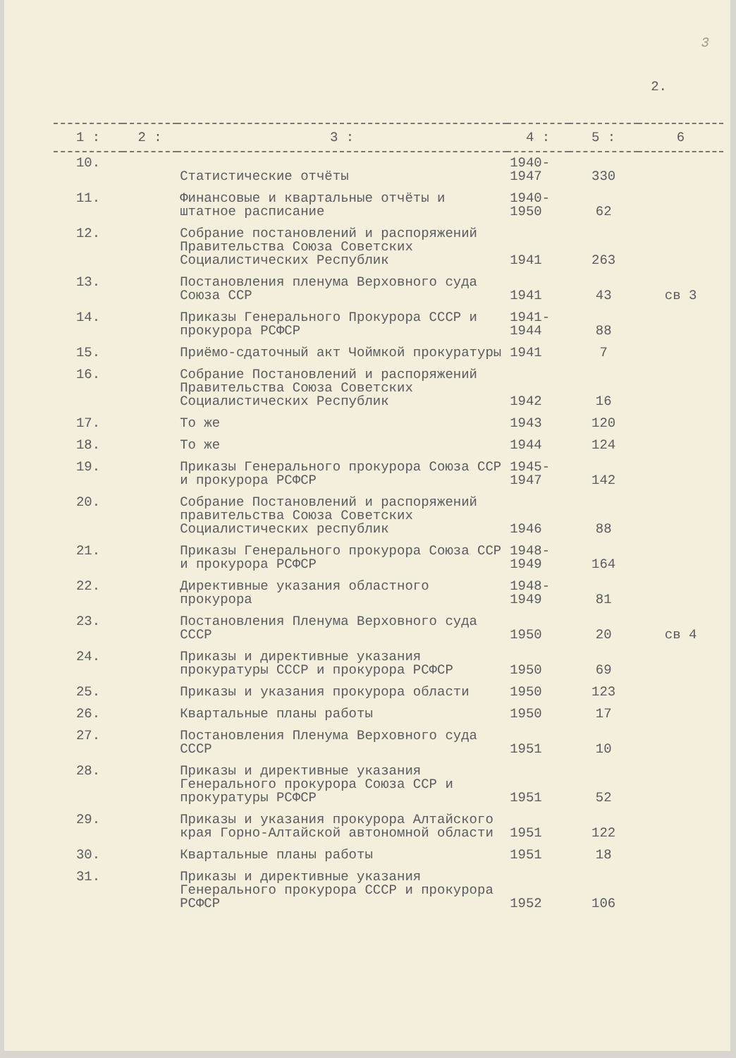3
2.
| 1 : | 2 : | 3 : | 4 : | 5 : | 6 |
| --- | --- | --- | --- | --- | --- |
| 10. | | Статистические отчёты | 1940- 1947 | 330 | |
| 11. | | Финансовые и квартальные отчёты и штатное расписание | 1940- 1950 | 62 | |
| 12. | | Собрание постановлений и распоряжений Правительства Союза Советских Социалистических Республик | 1941 | 263 | |
| 13. | | Постановления пленума Верховного суда Союза ССР | 1941 | 43 | св 3 |
| 14. | | Приказы Генерального Прокурора СССР и прокурора РСФСР | 1941- 1944 | 88 | |
| 15. | | Приёмо-сдаточный акт Чоймкой прокуратуры | 1941 | 7 | |
| 16. | | Собрание Постановлений и распоряжений Правительства Союза Советских Социалистических Республик | 1942 | 16 | |
| 17. | | То же | 1943 | 120 | |
| 18. | | То же | 1944 | 124 | |
| 19. | | Приказы Генерального прокурора Союза ССР и прокурора РСФСР | 1945- 1947 | 142 | |
| 20. | | Собрание Постановлений и распоряжений правительства Союза Советских Социалистических республик | 1946 | 88 | |
| 21. | | Приказы Генерального прокурора Союза ССР и прокурора РСФСР | 1948- 1949 | 164 | |
| 22. | | Директивные указания областного прокурора | 1948- 1949 | 81 | |
| 23. | | Постановления Пленума Верховного суда СССР | 1950 | 20 | св 4 |
| 24. | | Приказы и директивные указания прокуратуры СССР и прокурора РСФСР | 1950 | 69 | |
| 25. | | Приказы и указания прокурора области | 1950 | 123 | |
| 26. | | Квартальные планы работы | 1950 | 17 | |
| 27. | | Постановления Пленума Верховного суда СССР | 1951 | 10 | |
| 28. | | Приказы и директивные указания Генерального прокурора Союза ССР и прокуратуры РСФСР | 1951 | 52 | |
| 29. | | Приказы и указания прокурора Алтайского края Горно-Алтайской автономной области | 1951 | 122 | |
| 30. | | Квартальные планы работы | 1951 | 18 | |
| 31. | | Приказы и директивные указания Генерального прокурора СССР и прокурора РСФСР | 1952 | 106 | |